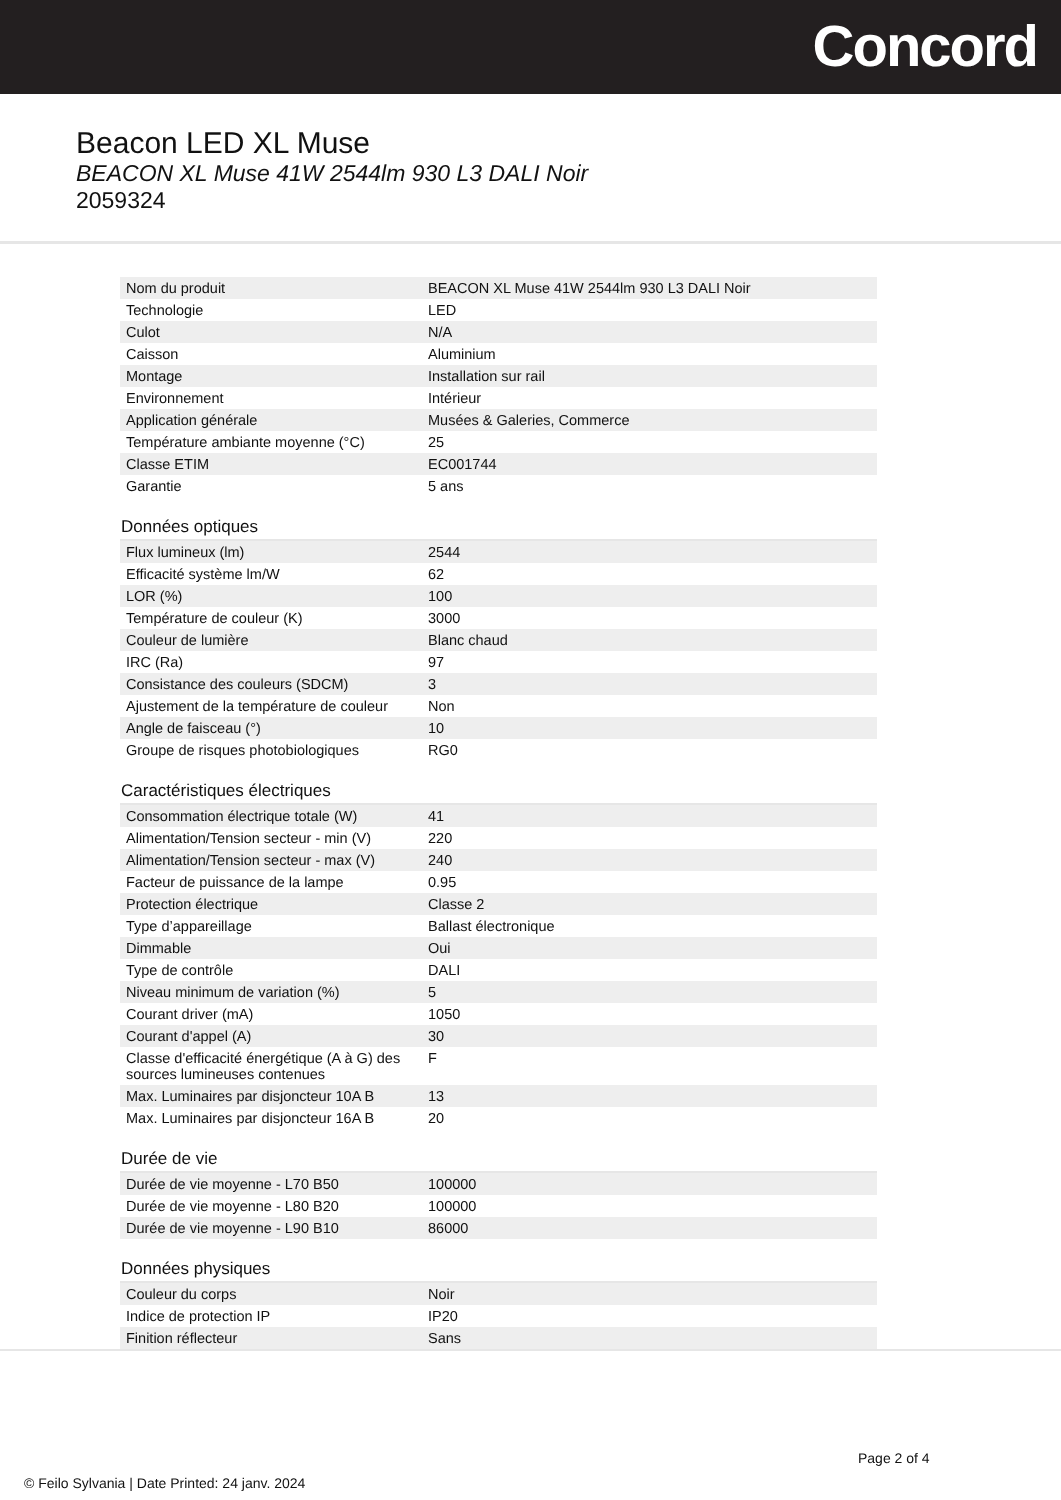Concord
Beacon LED XL Muse
BEACON XL Muse 41W 2544lm 930 L3 DALI Noir
2059324
| Nom du produit | BEACON XL Muse 41W 2544lm 930 L3 DALI Noir |
| Technologie | LED |
| Culot | N/A |
| Caisson | Aluminium |
| Montage | Installation sur rail |
| Environnement | Intérieur |
| Application générale | Musées & Galeries, Commerce |
| Température ambiante moyenne (°C) | 25 |
| Classe ETIM | EC001744 |
| Garantie | 5 ans |
| Données optiques |
| --- |
| Flux lumineux (lm) | 2544 |
| Efficacité système lm/W | 62 |
| LOR (%) | 100 |
| Température de couleur (K) | 3000 |
| Couleur de lumière | Blanc chaud |
| IRC (Ra) | 97 |
| Consistance des couleurs (SDCM) | 3 |
| Ajustement de la température de couleur | Non |
| Angle de faisceau (°) | 10 |
| Groupe de risques photobiologiques | RG0 |
| Caractéristiques électriques |
| --- |
| Consommation électrique totale (W) | 41 |
| Alimentation/Tension secteur - min (V) | 220 |
| Alimentation/Tension secteur - max (V) | 240 |
| Facteur de puissance de la lampe | 0.95 |
| Protection électrique | Classe 2 |
| Type d’appareillage | Ballast électronique |
| Dimmable | Oui |
| Type de contrôle | DALI |
| Niveau minimum de variation (%) | 5 |
| Courant driver (mA) | 1050 |
| Courant d'appel (A) | 30 |
| Classe d'efficacité énergétique (A à G) des sources lumineuses contenues | F |
| Max. Luminaires par disjoncteur 10A B | 13 |
| Max. Luminaires par disjoncteur 16A B | 20 |
| Durée de vie |
| --- |
| Durée de vie moyenne - L70 B50 | 100000 |
| Durée de vie moyenne - L80 B20 | 100000 |
| Durée de vie moyenne - L90 B10 | 86000 |
| Données physiques |
| --- |
| Couleur du corps | Noir |
| Indice de protection IP | IP20 |
| Finition réflecteur | Sans |
Page 2 of 4
© Feilo Sylvania | Date Printed: 24 janv. 2024